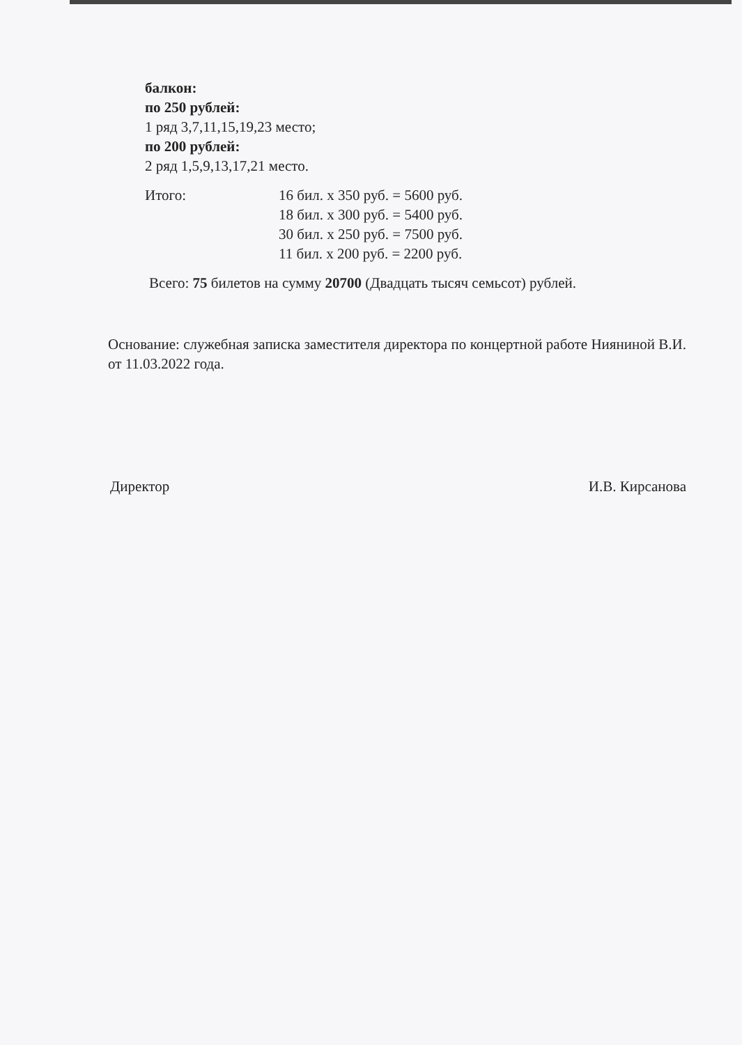балкон:
по 250 рублей:
1 ряд 3,7,11,15,19,23 место;
по 200 рублей:
2 ряд 1,5,9,13,17,21 место.
Итого: 16 бил. х 350 руб. = 5600 руб.
18 бил. х 300 руб. = 5400 руб.
30 бил. х 250 руб. = 7500 руб.
11 бил. х 200 руб. = 2200 руб.
Всего: 75 билетов на сумму 20700 (Двадцать тысяч семьсот) рублей.
Основание: служебная записка заместителя директора по концертной работе Нияниной В.И. от 11.03.2022 года.
Директор И.В. Кирсанова